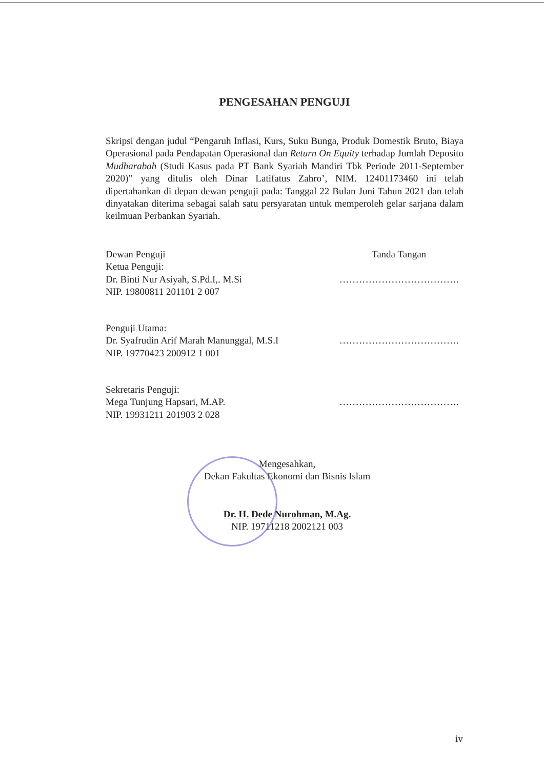PENGESAHAN PENGUJI
Skripsi dengan judul “Pengaruh Inflasi, Kurs, Suku Bunga, Produk Domestik Bruto, Biaya Operasional pada Pendapatan Operasional dan Return On Equity terhadap Jumlah Deposito Mudharabah (Studi Kasus pada PT Bank Syariah Mandiri Tbk Periode 2011-September 2020)” yang ditulis oleh Dinar Latifatus Zahro’, NIM. 12401173460 ini telah dipertahankan di depan dewan penguji pada: Tanggal 22 Bulan Juni Tahun 2021 dan telah dinyatakan diterima sebagai salah satu persyaratan untuk memperoleh gelar sarjana dalam keilmuan Perbankan Syariah.
Dewan Penguji
Ketua Penguji:
Dr. Binti Nur Asiyah, S.Pd.I,. M.Si
NIP. 19800811 201101 2 007
Tanda Tangan
……………………………….
Penguji Utama:
Dr. Syafrudin Arif Marah Manunggal, M.S.I
NIP. 19770423 200912 1 001
……………………………….
Sekretaris Penguji:
Mega Tunjung Hapsari, M.AP.
NIP. 19931211 201903 2 028
……………………………….
Mengesahkan,
Dekan Fakultas Ekonomi dan Bisnis Islam
Dr. H. Dede Nurohman, M.Ag.
NIP. 19711218 2002121 003
iv